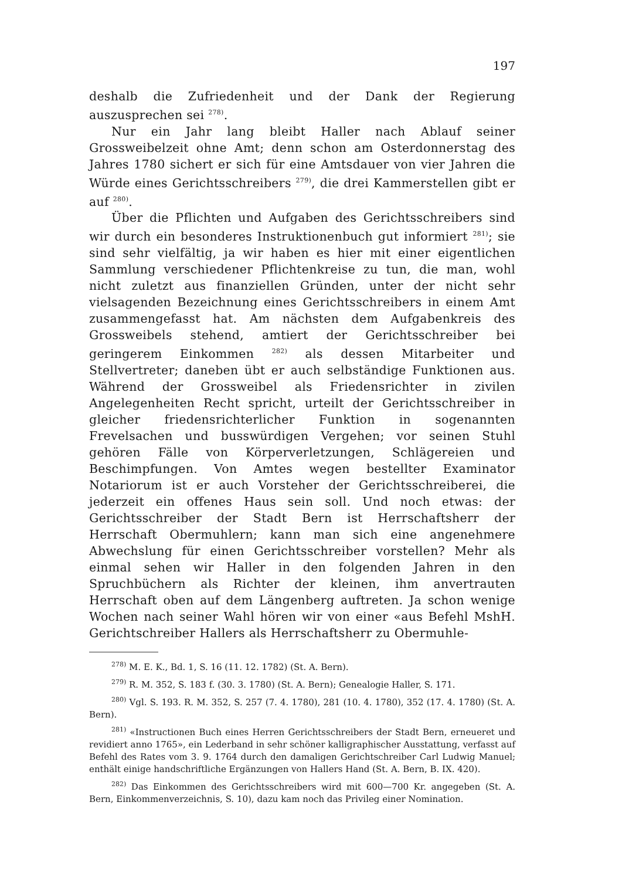197
deshalb die Zufriedenheit und der Dank der Regierung auszusprechen sei <sup>278)</sup>.
Nur ein Jahr lang bleibt Haller nach Ablauf seiner Grossweibelzeit ohne Amt; denn schon am Osterdonnerstag des Jahres 1780 sichert er sich für eine Amtsdauer von vier Jahren die Würde eines Gerichtsschreibers <sup>279)</sup>, die drei Kammerstellen gibt er auf <sup>280)</sup>.
Über die Pflichten und Aufgaben des Gerichtsschreibers sind wir durch ein besonderes Instruktionenbuch gut informiert <sup>281)</sup>; sie sind sehr vielfältig, ja wir haben es hier mit einer eigentlichen Sammlung verschiedener Pflichtenkreise zu tun, die man, wohl nicht zuletzt aus finanziellen Gründen, unter der nicht sehr vielsagenden Bezeichnung eines Gerichtsschreibers in einem Amt zusammengefasst hat. Am nächsten dem Aufgabenkreis des Grossweibels stehend, amtiert der Gerichtsschreiber bei geringerem Einkommen <sup>282)</sup> als dessen Mitarbeiter und Stellvertreter; daneben übt er auch selbständige Funktionen aus. Während der Grossweibel als Friedensrichter in zivilen Angelegenheiten Recht spricht, urteilt der Gerichtsschreiber in gleicher friedensrichterlicher Funktion in sogenannten Frevelsachen und busswürdigen Vergehen; vor seinen Stuhl gehören Fälle von Körperverletzungen, Schlägereien und Beschimpfungen. Von Amtes wegen bestellter Examinator Notariorum ist er auch Vorsteher der Gerichtsschreiberei, die jederzeit ein offenes Haus sein soll. Und noch etwas: der Gerichtsschreiber der Stadt Bern ist Herrschaftsherr der Herrschaft Obermuhlern; kann man sich eine angenehmere Abwechslung für einen Gerichtsschreiber vorstellen? Mehr als einmal sehen wir Haller in den folgenden Jahren in den Spruchbüchern als Richter der kleinen, ihm anvertrauten Herrschaft oben auf dem Längenberg auftreten. Ja schon wenige Wochen nach seiner Wahl hören wir von einer «aus Befehl MshH. Gerichtschreiber Hallers als Herrschaftsherr zu Obermuhle-
<sup>278)</sup> M. E. K., Bd. 1, S. 16 (11. 12. 1782) (St. A. Bern).
<sup>279)</sup> R. M. 352, S. 183 f. (30. 3. 1780) (St. A. Bern); Genealogie Haller, S. 171.
<sup>280)</sup> Vgl. S. 193. R. M. 352, S. 257 (7. 4. 1780), 281 (10. 4. 1780), 352 (17. 4. 1780) (St. A. Bern).
<sup>281)</sup> «Instructionen Buch eines Herren Gerichtsschreibers der Stadt Bern, erneueret und revidiert anno 1765», ein Lederband in sehr schöner kalligraphischer Ausstattung, verfasst auf Befehl des Rates vom 3. 9. 1764 durch den damaligen Gerichtschreiber Carl Ludwig Manuel; enthält einige handschriftliche Ergänzungen von Hallers Hand (St. A. Bern, B. IX. 420).
<sup>282)</sup> Das Einkommen des Gerichtsschreibers wird mit 600—700 Kr. angegeben (St. A. Bern, Einkommenverzeichnis, S. 10), dazu kam noch das Privileg einer Nomination.